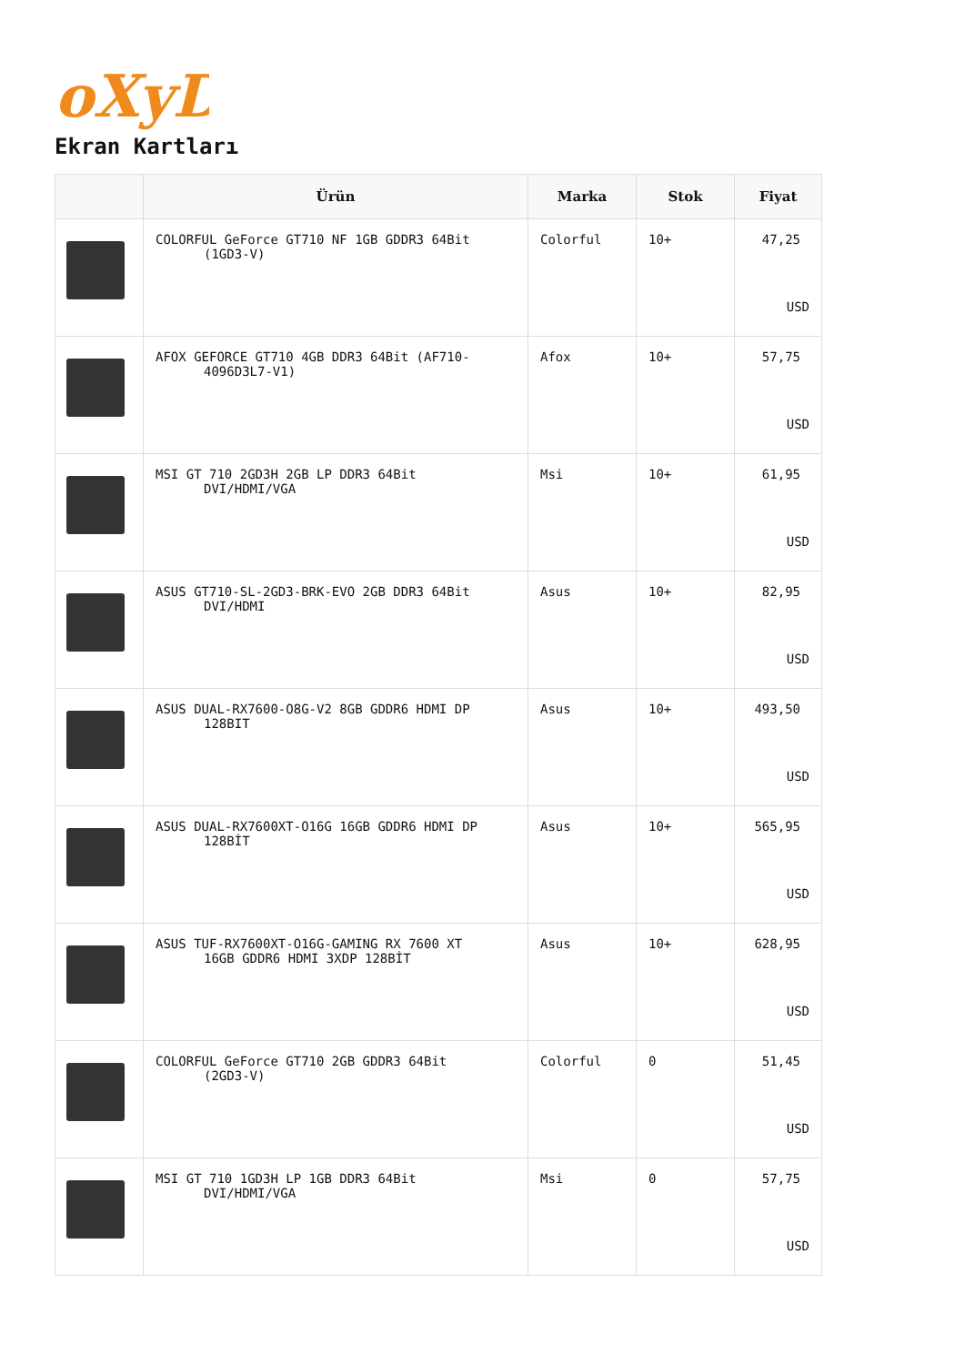oXyD
Ekran Kartları
| | Ürün | Marka | Stok | Fiyat |
| --- | --- | --- | --- | --- |
| | COLORFUL GeForce GT710 NF 1GB GDDR3 64Bit (1GD3-V) | Colorful | 10+ | 47,25 USD |
| | AFOX GEFORCE GT710 4GB DDR3 64Bit (AF710- 4096D3L7-V1) | Afox | 10+ | 57,75 USD |
| | MSI GT 710 2GD3H 2GB LP DDR3 64Bit DVI/HDMI/VGA | Msi | 10+ | 61,95 USD |
| | ASUS GT710-SL-2GD3-BRK-EVO 2GB DDR3 64Bit DVI/HDMI | Asus | 10+ | 82,95 USD |
| | ASUS DUAL-RX7600-O8G-V2 8GB GDDR6 HDMI DP 128BIT | Asus | 10+ | 493,50 USD |
| | ASUS DUAL-RX7600XT-O16G 16GB GDDR6 HDMI DP 128BİT | Asus | 10+ | 565,95 USD |
| | ASUS TUF-RX7600XT-O16G-GAMING RX 7600 XT 16GB GDDR6 HDMI 3XDP 128BİT | Asus | 10+ | 628,95 USD |
| | COLORFUL GeForce GT710 2GB GDDR3 64Bit (2GD3-V) | Colorful | 0 | 51,45 USD |
| | MSI GT 710 1GD3H LP 1GB DDR3 64Bit DVI/HDMI/VGA | Msi | 0 | 57,75 USD |